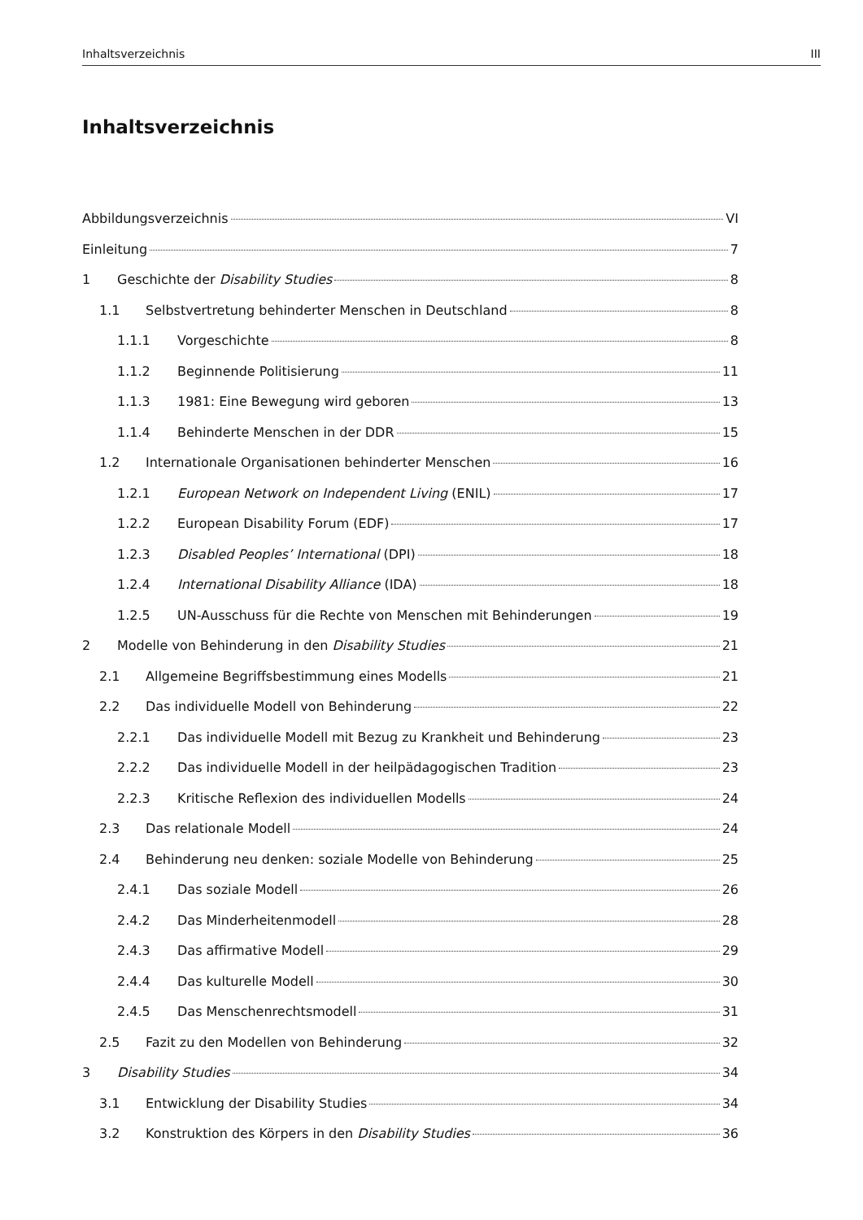Inhaltsverzeichnis III
Inhaltsverzeichnis
Abbildungsverzeichnis VI
Einleitung 7
1 Geschichte der Disability Studies 8
1.1 Selbstvertretung behinderter Menschen in Deutschland 8
1.1.1 Vorgeschichte 8
1.1.2 Beginnende Politisierung 11
1.1.3 1981: Eine Bewegung wird geboren 13
1.1.4 Behinderte Menschen in der DDR 15
1.2 Internationale Organisationen behinderter Menschen 16
1.2.1 European Network on Independent Living (ENIL) 17
1.2.2 European Disability Forum (EDF) 17
1.2.3 Disabled Peoples’ International (DPI) 18
1.2.4 International Disability Alliance (IDA) 18
1.2.5 UN-Ausschuss für die Rechte von Menschen mit Behinderungen 19
2 Modelle von Behinderung in den Disability Studies 21
2.1 Allgemeine Begriffsbestimmung eines Modells 21
2.2 Das individuelle Modell von Behinderung 22
2.2.1 Das individuelle Modell mit Bezug zu Krankheit und Behinderung 23
2.2.2 Das individuelle Modell in der heilpädagogischen Tradition 23
2.2.3 Kritische Reflexion des individuellen Modells 24
2.3 Das relationale Modell 24
2.4 Behinderung neu denken: soziale Modelle von Behinderung 25
2.4.1 Das soziale Modell 26
2.4.2 Das Minderheitenmodell 28
2.4.3 Das affirmative Modell 29
2.4.4 Das kulturelle Modell 30
2.4.5 Das Menschenrechtsmodell 31
2.5 Fazit zu den Modellen von Behinderung 32
3 Disability Studies 34
3.1 Entwicklung der Disability Studies 34
3.2 Konstruktion des Körpers in den Disability Studies 36